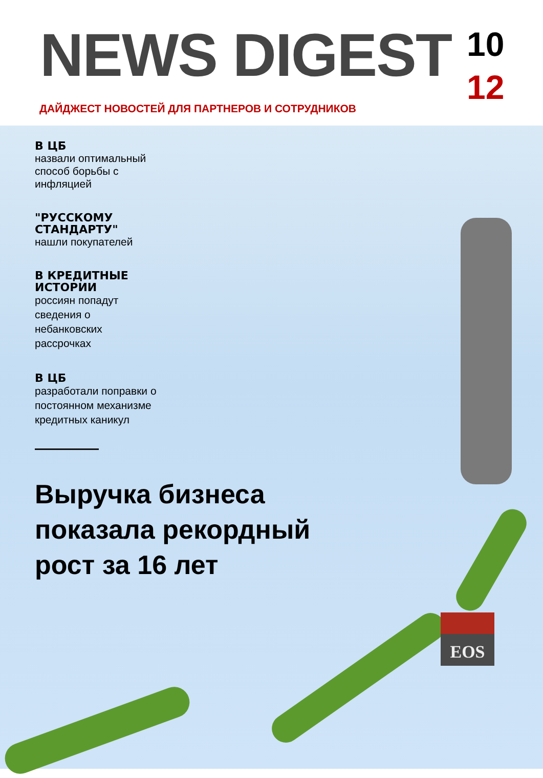NEWS DIGEST
10
12
ДАЙДЖЕСТ НОВОСТЕЙ ДЛЯ ПАРТНЕРОВ И СОТРУДНИКОВ
В ЦБ
назвали оптимальный способ борьбы с инфляцией
"РУССКОМУ СТАНДАРТУ"
нашли покупателей
В КРЕДИТНЫЕ ИСТОРИИ
россиян попадут сведения о небанковских рассрочках
В ЦБ
разработали поправки о постоянном механизме кредитных каникул
Выручка бизнеса показала рекордный рост за 16 лет
EOS